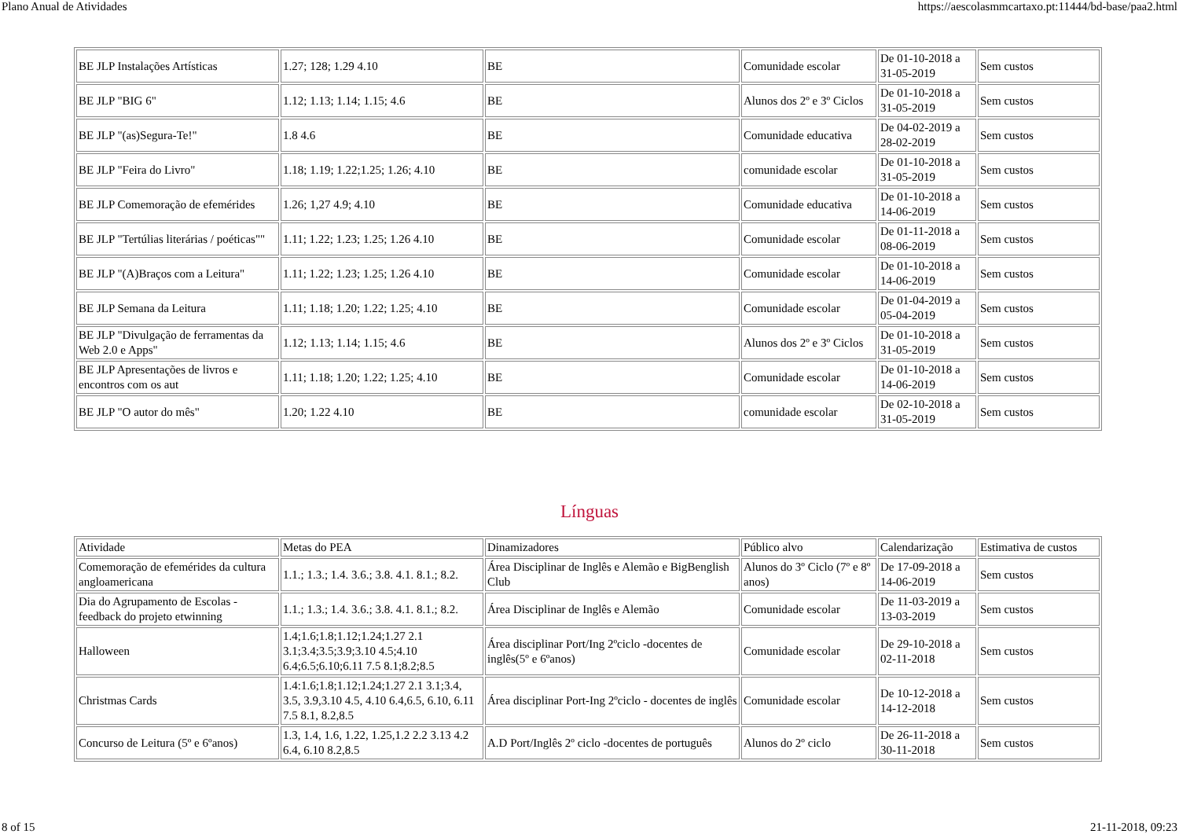Plano Anual de Atividades https://aescolasmmcartaxo.pt:11444/bd-base/paa2.html
| BE JLP Instalações Artísticas | 1.27; 128; 1.29 4.10 | BE | Comunidade escolar | De 01-10-2018 a 31-05-2019 | Sem custos |
| BE JLP "BIG 6" | 1.12; 1.13; 1.14; 1.15; 4.6 | BE | Alunos dos 2º e 3º Ciclos | De 01-10-2018 a 31-05-2019 | Sem custos |
| BE JLP "(as)Segura-Te!" | 1.8 4.6 | BE | Comunidade educativa | De 04-02-2019 a 28-02-2019 | Sem custos |
| BE JLP "Feira do Livro" | 1.18; 1.19; 1.22;1.25; 1.26; 4.10 | BE | comunidade escolar | De 01-10-2018 a 31-05-2019 | Sem custos |
| BE JLP Comemoração de efemérides | 1.26; 1,27 4.9; 4.10 | BE | Comunidade educativa | De 01-10-2018 a 14-06-2019 | Sem custos |
| BE JLP "Tertúlias literárias / poéticas"" | 1.11; 1.22; 1.23; 1.25; 1.26 4.10 | BE | Comunidade escolar | De 01-11-2018 a 08-06-2019 | Sem custos |
| BE JLP "(A)Braços com a Leitura" | 1.11; 1.22; 1.23; 1.25; 1.26 4.10 | BE | Comunidade escolar | De 01-10-2018 a 14-06-2019 | Sem custos |
| BE JLP Semana da Leitura | 1.11; 1.18; 1.20; 1.22; 1.25; 4.10 | BE | Comunidade escolar | De 01-04-2019 a 05-04-2019 | Sem custos |
| BE JLP "Divulgação de ferramentas da Web 2.0 e Apps" | 1.12; 1.13; 1.14; 1.15; 4.6 | BE | Alunos dos 2º e 3º Ciclos | De 01-10-2018 a 31-05-2019 | Sem custos |
| BE JLP Apresentações de livros e encontros com os aut | 1.11; 1.18; 1.20; 1.22; 1.25; 4.10 | BE | Comunidade escolar | De 01-10-2018 a 14-06-2019 | Sem custos |
| BE JLP "O autor do mês" | 1.20; 1.22 4.10 | BE | comunidade escolar | De 02-10-2018 a 31-05-2019 | Sem custos |
Línguas
| Atividade | Metas do PEA | Dinamizadores | Público alvo | Calendarização | Estimativa de custos |
| Comemoração de efemérides da cultura angloamericana | 1.1.; 1.3.; 1.4. 3.6.; 3.8. 4.1. 8.1.; 8.2. | Área Disciplinar de Inglês e Alemão e BigBenglish Club | Alunos do 3º Ciclo (7º e 8º anos) | De 17-09-2018 a 14-06-2019 | Sem custos |
| Dia do Agrupamento de Escolas - feedback do projeto etwinning | 1.1.; 1.3.; 1.4. 3.6.; 3.8. 4.1. 8.1.; 8.2. | Área Disciplinar de Inglês e Alemão | Comunidade escolar | De 11-03-2019 a 13-03-2019 | Sem custos |
| Halloween | 1.4;1.6;1.8;1.12;1.24;1.27 2.1 3.1;3.4;3.5;3.9;3.10 4.5;4.10 6.4;6.5;6.10;6.11 7.5 8.1;8.2;8.5 | Área disciplinar Port/Ing 2ºciclo -docentes de inglês(5º e 6ºanos) | Comunidade escolar | De 29-10-2018 a 02-11-2018 | Sem custos |
| Christmas Cards | 1.4:1.6;1.8;1.12;1.24;1.27 2.1 3.1;3.4, 3.5, 3.9,3.10 4.5, 4.10 6.4,6.5, 6.10, 6.11 7.5 8.1, 8.2,8.5 | Área disciplinar Port-Ing 2ºciclo - docentes de inglês | Comunidade escolar | De 10-12-2018 a 14-12-2018 | Sem custos |
| Concurso de Leitura (5º e 6ºanos) | 1.3, 1.4, 1.6, 1.22, 1.25,1.2 2.2 3.13 4.2 6.4, 6.10 8.2,8.5 | A.D Port/Inglês 2º ciclo -docentes de português | Alunos do 2º ciclo | De 26-11-2018 a 30-11-2018 | Sem custos |
8 of 15 21-11-2018, 09:23